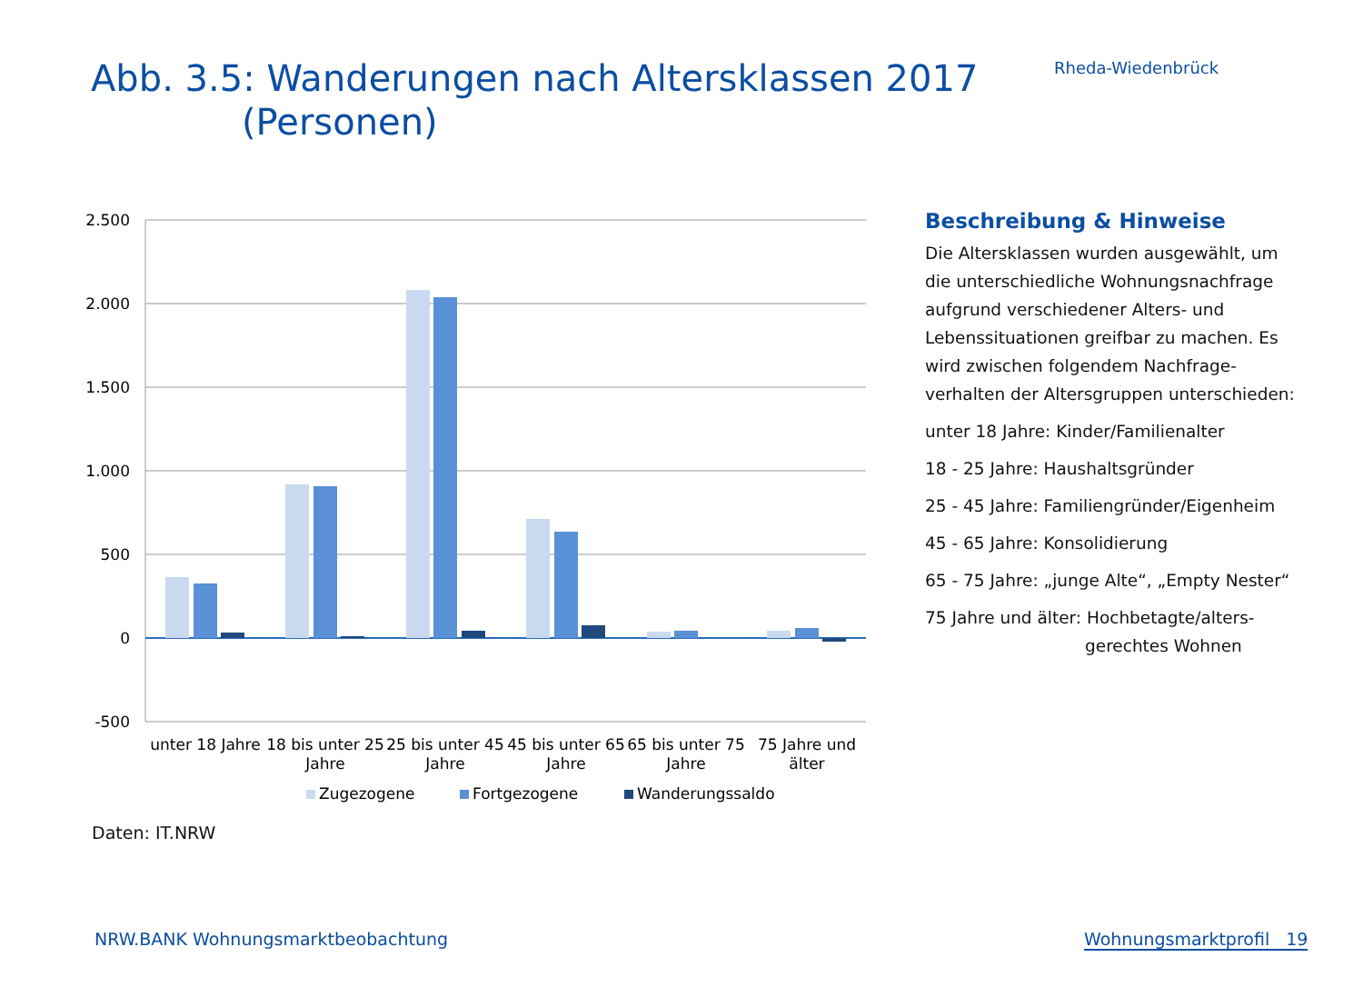Abb. 3.5: Wanderungen nach Altersklassen 2017
(Personen)
Rheda-Wiedenbrück
2.500
2.000
1.500
1.000
500
0
-500
unter 18 Jahre
18 bis unter 25
Jahre
25 bis unter 45
Jahre
45 bis unter 65
Jahre
65 bis unter 75
Jahre
75 Jahre und
älter
Zugezogene
Fortgezogene
Wanderungssaldo
Beschreibung & Hinweise
Die Altersklassen wurden ausgewählt, um die unterschiedliche Wohnungsnachfrage aufgrund verschiedener Alters- und Lebenssituationen greifbar zu machen. Es wird zwischen folgendem Nachfrage-verhalten der Altersgruppen unterschieden:
unter 18 Jahre: Kinder/Familienalter
18 - 25 Jahre: Haushaltsgründer
25 - 45 Jahre: Familiengründer/Eigenheim
45 - 65 Jahre: Konsolidierung
65 - 75 Jahre: „junge Alte“, „Empty Nester“
75 Jahre und älter: Hochbetagte/alters-
gerechtes Wohnen
Daten: IT.NRW
NRW.BANK Wohnungsmarktbeobachtung
Wohnungsmarktprofil 19